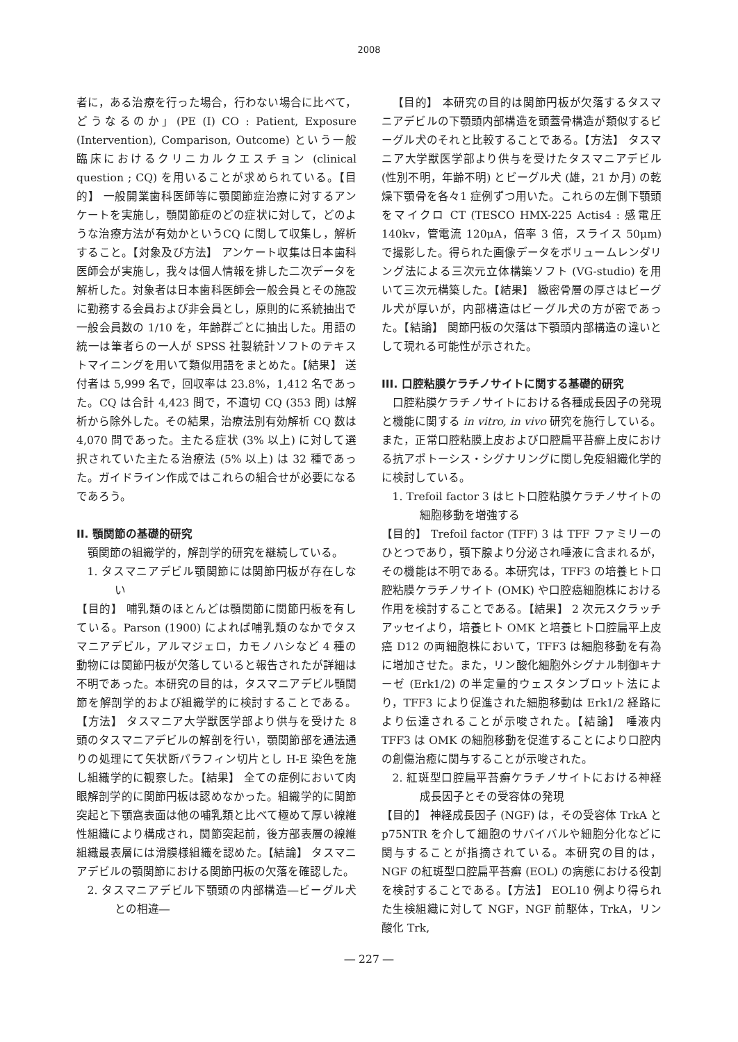2008
者に，ある治療を行った場合，行わない場合に比べて，どうなるのか」(PE (I) CO : Patient, Exposure (Intervention), Comparison, Outcome) という一般臨床におけるクリニカルクエスチョン (clinical question ; CQ) を用いることが求められている。【目的】 一般開業歯科医師等に顎関節症治療に対するアンケートを実施し，顎関節症のどの症状に対して，どのような治療方法が有効かというCQ に関して収集し，解析すること。【対象及び方法】 アンケート収集は日本歯科医師会が実施し，我々は個人情報を排した二次データを解析した。対象者は日本歯科医師会一般会員とその施設に勤務する会員および非会員とし，原則的に系統抽出で一般会員数の 1/10 を，年齢群ごとに抽出した。用語の統一は筆者らの一人が SPSS 社製統計ソフトのテキストマイニングを用いて類似用語をまとめた。【結果】 送付者は 5,999 名で，回収率は 23.8%，1,412 名であった。CQ は合計 4,423 問で，不適切 CQ (353 問) は解析から除外した。その結果，治療法別有効解析 CQ 数は 4,070 問であった。主たる症状 (3% 以上) に対して選択されていた主たる治療法 (5% 以上) は 32 種であった。ガイドライン作成ではこれらの組合せが必要になるであろう。
II. 顎関節の基礎的研究
顎関節の組織学的，解剖学的研究を継続している。
1. タスマニアデビル顎関節には関節円板が存在しない
【目的】 哺乳類のほとんどは顎関節に関節円板を有している。Parson (1900) によれば哺乳類のなかでタスマニアデビル，アルマジェロ，カモノハシなど 4 種の動物には関節円板が欠落していると報告されたが詳細は不明であった。本研究の目的は，タスマニアデビル顎関節を解剖学的および組織学的に検討することである。【方法】 タスマニア大学獣医学部より供与を受けた 8 頭のタスマニアデビルの解剖を行い，顎関節部を通法通りの処理にて矢状断パラフィン切片とし H-E 染色を施し組織学的に観察した。【結果】 全ての症例において肉眼解剖学的に関節円板は認めなかった。組織学的に関節突起と下顎窩表面は他の哺乳類と比べて極めて厚い線維性組織により構成され，関節突起前，後方部表層の線維組織最表層には滑膜様組織を認めた。【結論】 タスマニアデビルの顎関節における関節円板の欠落を確認した。
2. タスマニアデビル下顎頭の内部構造―ビーグル犬との相違―
【目的】 本研究の目的は関節円板が欠落するタスマニアデビルの下顎頭内部構造を頭蓋骨構造が類似するビーグル犬のそれと比較することである。【方法】 タスマニア大学獣医学部より供与を受けたタスマニアデビル (性別不明，年齢不明) とビーグル犬 (雄，21 か月) の乾燥下顎骨を各々1 症例ずつ用いた。これらの左側下顎頭をマイクロ CT (TESCO HMX-225 Actis4 : 感電圧 140kv，管電流 120μA，倍率 3 倍，スライス 50μm) で撮影した。得られた画像データをボリュームレンダリング法による三次元立体構築ソフト (VG-studio) を用いて三次元構築した。【結果】 緻密骨層の厚さはビーグル犬が厚いが，内部構造はビーグル犬の方が密であった。【結論】 関節円板の欠落は下顎頭内部構造の違いとして現れる可能性が示された。
III. 口腔粘膜ケラチノサイトに関する基礎的研究
口腔粘膜ケラチノサイトにおける各種成長因子の発現と機能に関する in vitro, in vivo 研究を施行している。また，正常口腔粘膜上皮および口腔扁平苔癬上皮における抗アポトーシス・シグナリングに関し免疫組織化学的に検討している。
1. Trefoil factor 3 はヒト口腔粘膜ケラチノサイトの細胞移動を増強する
【目的】 Trefoil factor (TFF) 3 は TFF ファミリーのひとつであり，顎下腺より分泌され唾液に含まれるが，その機能は不明である。本研究は，TFF3 の培養ヒト口腔粘膜ケラチノサイト (OMK) や口腔癌細胞株における作用を検討することである。【結果】 2 次元スクラッチアッセイより，培養ヒト OMK と培養ヒト口腔扁平上皮癌 D12 の両細胞株において，TFF3 は細胞移動を有為に増加させた。また，リン酸化細胞外シグナル制御キナーゼ (Erk1/2) の半定量的ウェスタンブロット法により，TFF3 により促進された細胞移動は Erk1/2 経路により伝達されることが示唆された。【結論】 唾液内 TFF3 は OMK の細胞移動を促進することにより口腔内の創傷治癒に関与することが示唆された。
2. 紅斑型口腔扁平苔癬ケラチノサイトにおける神経成長因子とその受容体の発現
【目的】 神経成長因子 (NGF) は，その受容体 TrkA と p75NTR を介して細胞のサバイバルや細胞分化などに関与することが指摘されている。本研究の目的は，NGF の紅斑型口腔扁平苔癬 (EOL) の病態における役割を検討することである。【方法】 EOL10 例より得られた生検組織に対して NGF，NGF 前駆体，TrkA，リン酸化 Trk,
― 227 ―